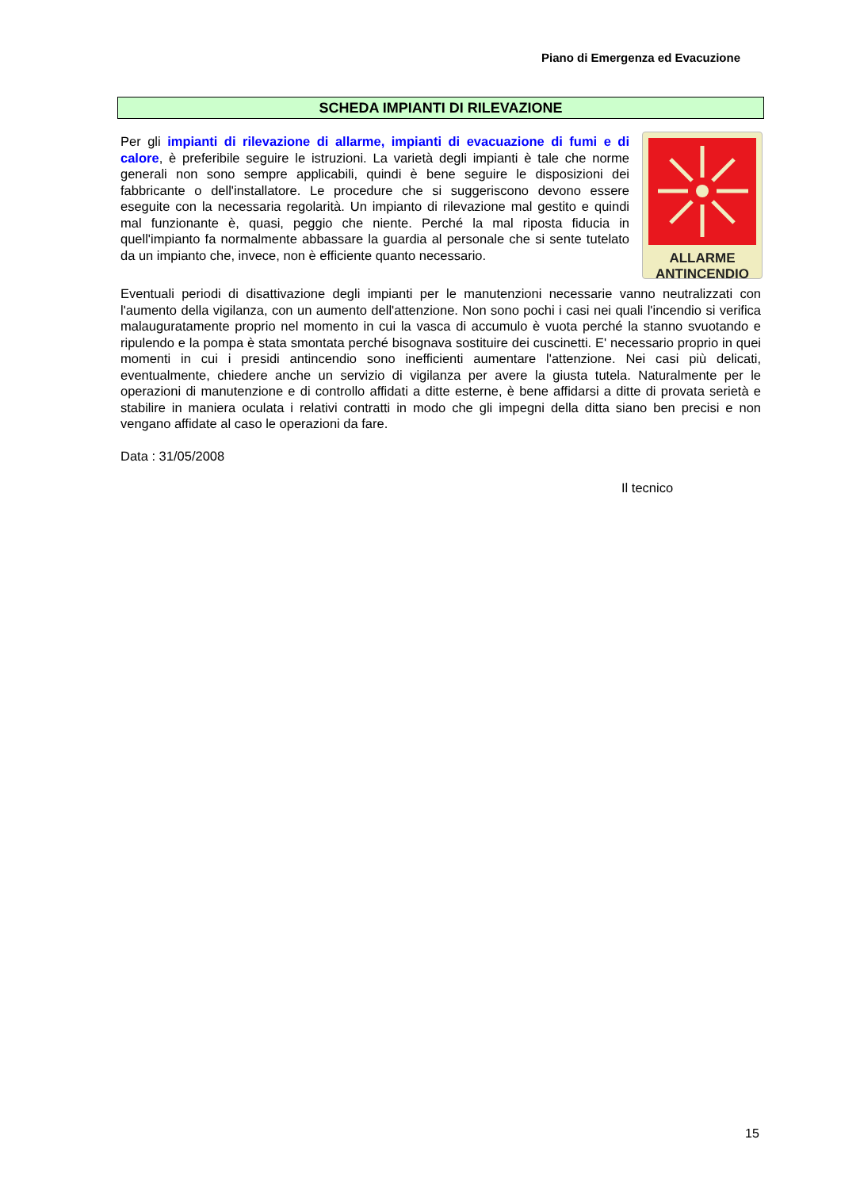Piano di Emergenza ed Evacuzione
SCHEDA IMPIANTI DI RILEVAZIONE
ALLARME
ANTINCENDIO
Per gli impianti di rilevazione di allarme, impianti di evacuazione di fumi e di calore, è preferibile seguire le istruzioni. La varietà degli impianti è tale che norme generali non sono sempre applicabili, quindi è bene seguire le disposizioni dei fabbricante o dell'installatore. Le procedure che si suggeriscono devono essere eseguite con la necessaria regolarità. Un impianto di rilevazione mal gestito e quindi mal funzionante è, quasi, peggio che niente. Perché la mal riposta fiducia in quell'impianto fa normalmente abbassare la guardia al personale che si sente tutelato da un impianto che, invece, non è efficiente quanto necessario.
Eventuali periodi di disattivazione degli impianti per le manutenzioni necessarie vanno neutralizzati con l'aumento della vigilanza, con un aumento dell'attenzione. Non sono pochi i casi nei quali l'incendio si verifica malauguratamente proprio nel momento in cui la vasca di accumulo è vuota perché la stanno svuotando e ripulendo e la pompa è stata smontata perché bisognava sostituire dei cuscinetti. E' necessario proprio in quei momenti in cui i presidi antincendio sono inefficienti aumentare l'attenzione. Nei casi più delicati, eventualmente, chiedere anche un servizio di vigilanza per avere la giusta tutela. Naturalmente per le operazioni di manutenzione e di controllo affidati a ditte esterne, è bene affidarsi a ditte di provata serietà e stabilire in maniera oculata i relativi contratti in modo che gli impegni della ditta siano ben precisi e non vengano affidate al caso le operazioni da fare.
Data : 31/05/2008
Il tecnico
15